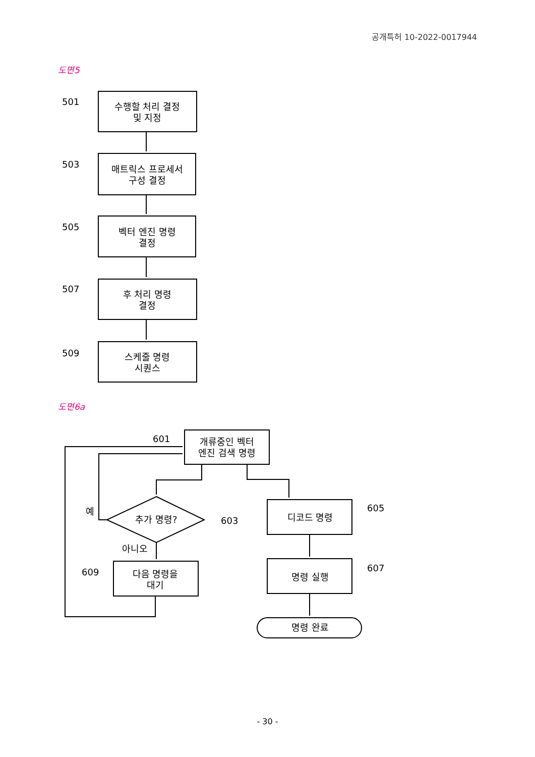공개특허 10-2022-0017944
도면5
도면6a
수행할 처리 결정
및 지정
매트릭스 프로세서
구성 결정
벡터 엔진 명령
결정
후 처리 명령
결정
스케줄 명령
시퀀스
개류중인 벡터
엔진 검색 명령
추가 명령?
디코드 명령
명령 실행
명령 완료
다음 명령을
대기
501
503
505
507
509
601
603
605
607
609
예
아니오
- 30 -